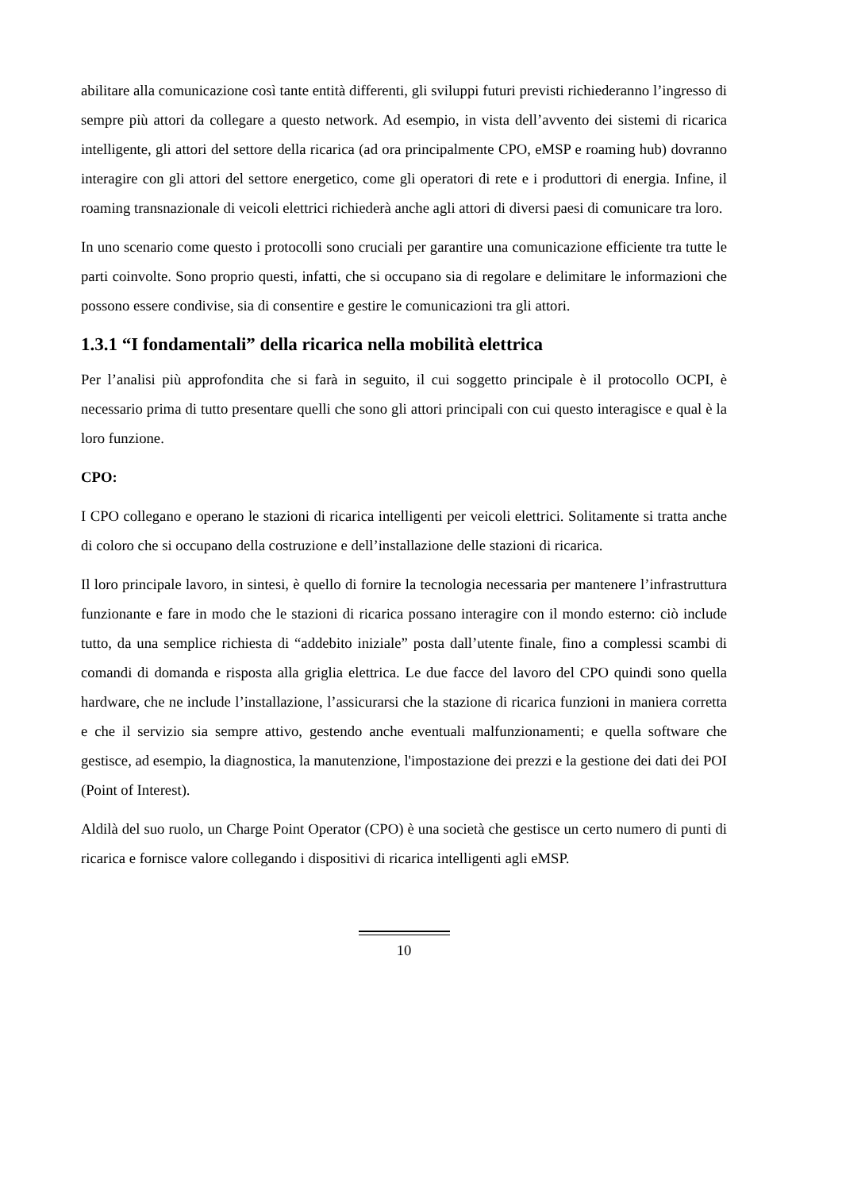abilitare alla comunicazione così tante entità differenti, gli sviluppi futuri previsti richiederanno l’ingresso di sempre più attori da collegare a questo network. Ad esempio, in vista dell’avvento dei sistemi di ricarica intelligente, gli attori del settore della ricarica (ad ora principalmente CPO, eMSP e roaming hub) dovranno interagire con gli attori del settore energetico, come gli operatori di rete e i produttori di energia. Infine, il roaming transnazionale di veicoli elettrici richiederà anche agli attori di diversi paesi di comunicare tra loro.
In uno scenario come questo i protocolli sono cruciali per garantire una comunicazione efficiente tra tutte le parti coinvolte. Sono proprio questi, infatti, che si occupano sia di regolare e delimitare le informazioni che possono essere condivise, sia di consentire e gestire le comunicazioni tra gli attori.
1.3.1 “I fondamentali” della ricarica nella mobilità elettrica
Per l’analisi più approfondita che si farà in seguito, il cui soggetto principale è il protocollo OCPI, è necessario prima di tutto presentare quelli che sono gli attori principali con cui questo interagisce e qual è la loro funzione.
CPO:
I CPO collegano e operano le stazioni di ricarica intelligenti per veicoli elettrici. Solitamente si tratta anche di coloro che si occupano della costruzione e dell’installazione delle stazioni di ricarica.
Il loro principale lavoro, in sintesi, è quello di fornire la tecnologia necessaria per mantenere l’infrastruttura funzionante e fare in modo che le stazioni di ricarica possano interagire con il mondo esterno: ciò include tutto, da una semplice richiesta di “addebito iniziale” posta dall’utente finale, fino a complessi scambi di comandi di domanda e risposta alla griglia elettrica. Le due facce del lavoro del CPO quindi sono quella hardware, che ne include l’installazione, l’assicurarsi che la stazione di ricarica funzioni in maniera corretta e che il servizio sia sempre attivo, gestendo anche eventuali malfunzionamenti; e quella software che gestisce, ad esempio, la diagnostica, la manutenzione, l'impostazione dei prezzi e la gestione dei dati dei POI (Point of Interest).
Aldilà del suo ruolo, un Charge Point Operator (CPO) è una società che gestisce un certo numero di punti di ricarica e fornisce valore collegando i dispositivi di ricarica intelligenti agli eMSP.
10